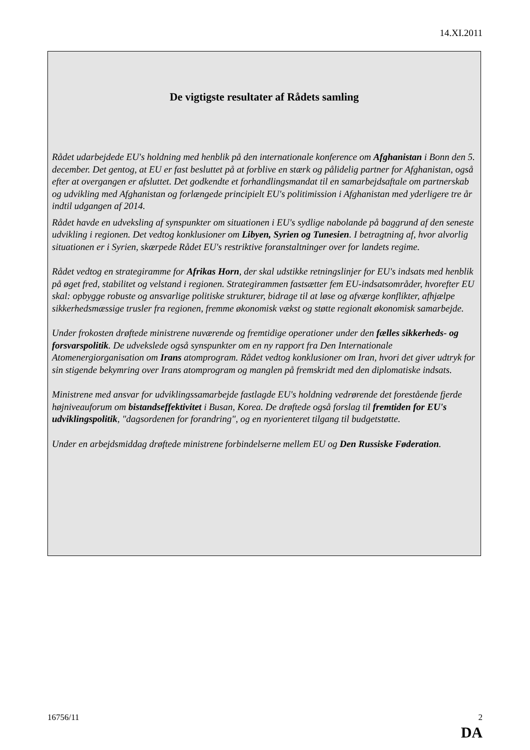14.XI.2011
De vigtigste resultater af Rådets samling
Rådet udarbejdede EU's holdning med henblik på den internationale konference om Afghanistan i Bonn den 5. december. Det gentog, at EU er fast besluttet på at forblive en stærk og pålidelig partner for Afghanistan, også efter at overgangen er afsluttet. Det godkendte et forhandlingsmandat til en samarbejdsaftale om partnerskab og udvikling med Afghanistan og forlængede principielt EU's politimission i Afghanistan med yderligere tre år indtil udgangen af 2014.
Rådet havde en udveksling af synspunkter om situationen i EU's sydlige nabolande på baggrund af den seneste udvikling i regionen. Det vedtog konklusioner om Libyen, Syrien og Tunesien. I betragtning af, hvor alvorlig situationen er i Syrien, skærpede Rådet EU's restriktive foranstaltninger over for landets regime.
Rådet vedtog en strategiramme for Afrikas Horn, der skal udstikke retningslinjer for EU's indsats med henblik på øget fred, stabilitet og velstand i regionen. Strategirammen fastsætter fem EU-indsatsområder, hvorefter EU skal: opbygge robuste og ansvarlige politiske strukturer, bidrage til at løse og afværge konflikter, afhjælpe sikkerhedsmæssige trusler fra regionen, fremme økonomisk vækst og støtte regionalt økonomisk samarbejde.
Under frokosten drøftede ministrene nuværende og fremtidige operationer under den fælles sikkerheds- og forsvarspolitik. De udvekslede også synspunkter om en ny rapport fra Den Internationale Atomenergiorganisation om Irans atomprogram. Rådet vedtog konklusioner om Iran, hvori det giver udtryk for sin stigende bekymring over Irans atomprogram og manglen på fremskridt med den diplomatiske indsats.
Ministrene med ansvar for udviklingssamarbejde fastlagde EU's holdning vedrørende det forestående fjerde højniveauforum om bistandseffektivitet i Busan, Korea. De drøftede også forslag til fremtiden for EU's udviklingspolitik, "dagsordenen for forandring", og en nyorienteret tilgang til budgetstøtte.
Under en arbejdsmiddag drøftede ministrene forbindelserne mellem EU og Den Russiske Føderation.
16756/11 2
DA